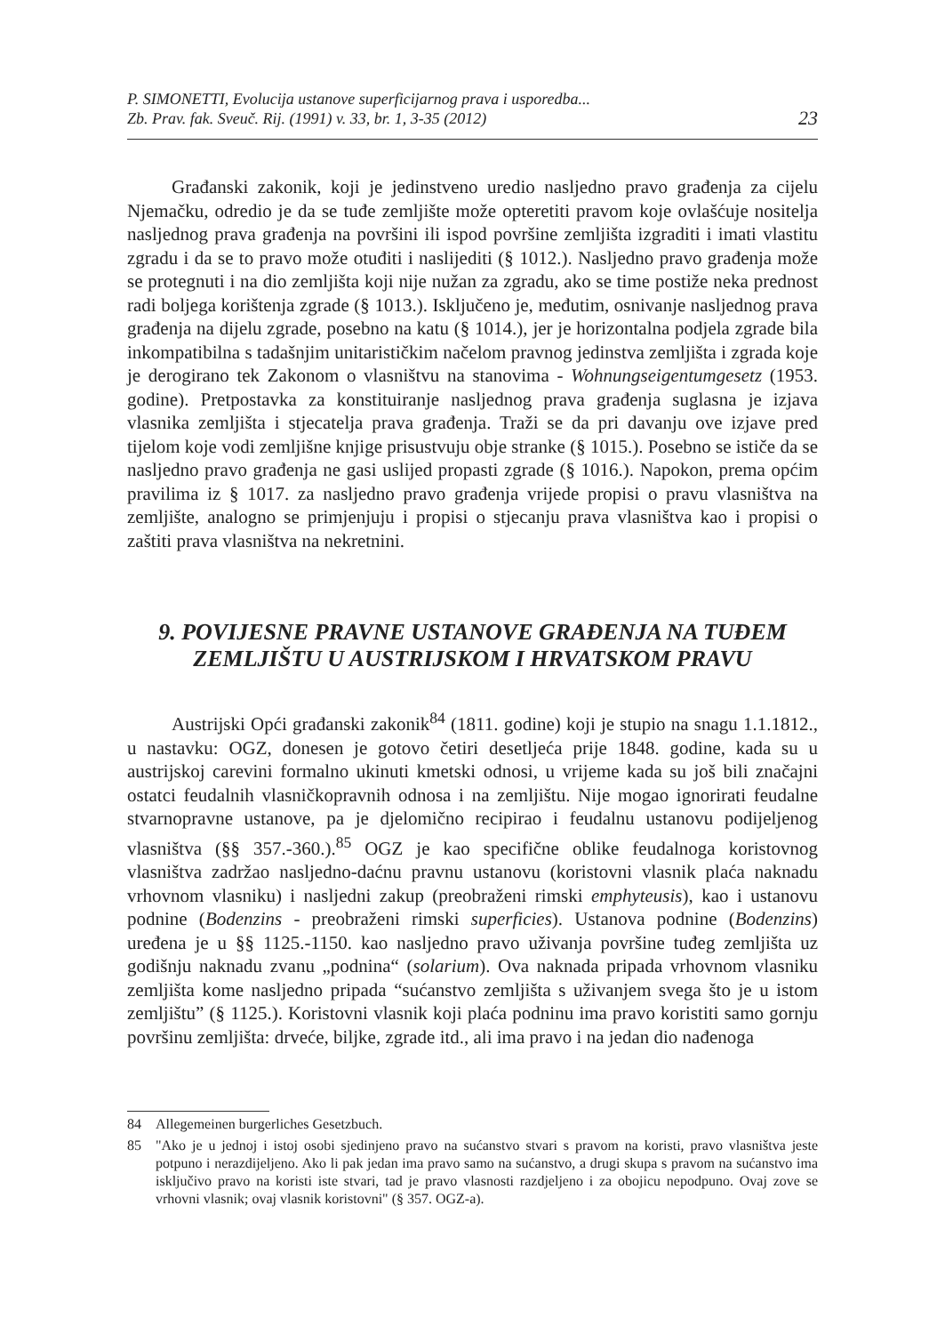P. SIMONETTI, Evolucija ustanove superficijarnog prava i usporedba...
Zb. Prav. fak. Sveuč. Rij. (1991) v. 33, br. 1, 3-35 (2012)
23
Građanski zakonik, koji je jedinstveno uredio nasljedno pravo građenja za cijelu Njemačku, odredio je da se tuđe zemljište može opteretiti pravom koje ovlašćuje nositelja nasljednog prava građenja na površini ili ispod površine zemljišta izgraditi i imati vlastitu zgradu i da se to pravo može otuđiti i naslijediti (§ 1012.). Nasljedno pravo građenja može se protegnuti i na dio zemljišta koji nije nužan za zgradu, ako se time postiže neka prednost radi boljega korištenja zgrade (§ 1013.). Isključeno je, međutim, osnivanje nasljednog prava građenja na dijelu zgrade, posebno na katu (§ 1014.), jer je horizontalna podjela zgrade bila inkompatibilna s tadašnjim unitarističkim načelom pravnog jedinstva zemljišta i zgrada koje je derogirano tek Zakonom o vlasništvu na stanovima - Wohnungseigentumgesetz (1953. godine). Pretpostavka za konstituiranje nasljednog prava građenja suglasna je izjava vlasnika zemljišta i stjecatelja prava građenja. Traži se da pri davanju ove izjave pred tijelom koje vodi zemljišne knjige prisustvuju obje stranke (§ 1015.). Posebno se ističe da se nasljedno pravo građenja ne gasi uslijed propasti zgrade (§ 1016.). Napokon, prema općim pravilima iz § 1017. za nasljedno pravo građenja vrijede propisi o pravu vlasništva na zemljište, analogno se primjenjuju i propisi o stjecanju prava vlasništva kao i propisi o zaštiti prava vlasništva na nekretnini.
9. POVIJESNE PRAVNE USTANOVE GRAĐENJA NA TUĐEM ZEMLJIŠTU U AUSTRIJSKOM I HRVATSKOM PRAVU
Austrijski Opći građanski zakonik<sup>84</sup> (1811. godine) koji je stupio na snagu 1.1.1812., u nastavku: OGZ, donesen je gotovo četiri desetljeća prije 1848. godine, kada su u austrijskoj carevini formalno ukinuti kmetski odnosi, u vrijeme kada su još bili značajni ostatci feudalnih vlasničkopravnih odnosa i na zemljištu. Nije mogao ignorirati feudalne stvarnopravne ustanove, pa je djelomično recipirao i feudalnu ustanovu podijeljenog vlasništva (§§ 357.-360.).<sup>85</sup> OGZ je kao specifične oblike feudalnoga koristovnog vlasništva zadržao nasljedno-daćnu pravnu ustanovu (koristovni vlasnik plaća naknadu vrhovnom vlasniku) i nasljedni zakup (preobraženi rimski emphyteusis), kao i ustanovu podnine (Bodenzins - preobraženi rimski superficies). Ustanova podnine (Bodenzins) uređena je u §§ 1125.-1150. kao nasljedno pravo uživanja površine tuđeg zemljišta uz godišnju naknadu zvanu „podnina“ (solarium). Ova naknada pripada vrhovnom vlasniku zemljišta kome nasljedno pripada “sućanstvo zemljišta s uživanjem svega što je u istom zemljištu” (§ 1125.). Koristovni vlasnik koji plaća podninu ima pravo koristiti samo gornju površinu zemljišta: drveće, biljke, zgrade itd., ali ima pravo i na jedan dio nađenoga
84 Allegemeinen burgerliches Gesetzbuch.
85 "Ako je u jednoj i istoj osobi sjedinjeno pravo na sućanstvo stvari s pravom na koristi, pravo vlasništva jeste potpuno i nerazdijeljeno. Ako li pak jedan ima pravo samo na sućanstvo, a drugi skupa s pravom na sućanstvo ima isključivo pravo na koristi iste stvari, tad je pravo vlasnosti razdjeljeno i za obojicu nepodpuno. Ovaj zove se vrhovni vlasnik; ovaj vlasnik koristovni" (§ 357. OGZ-a).